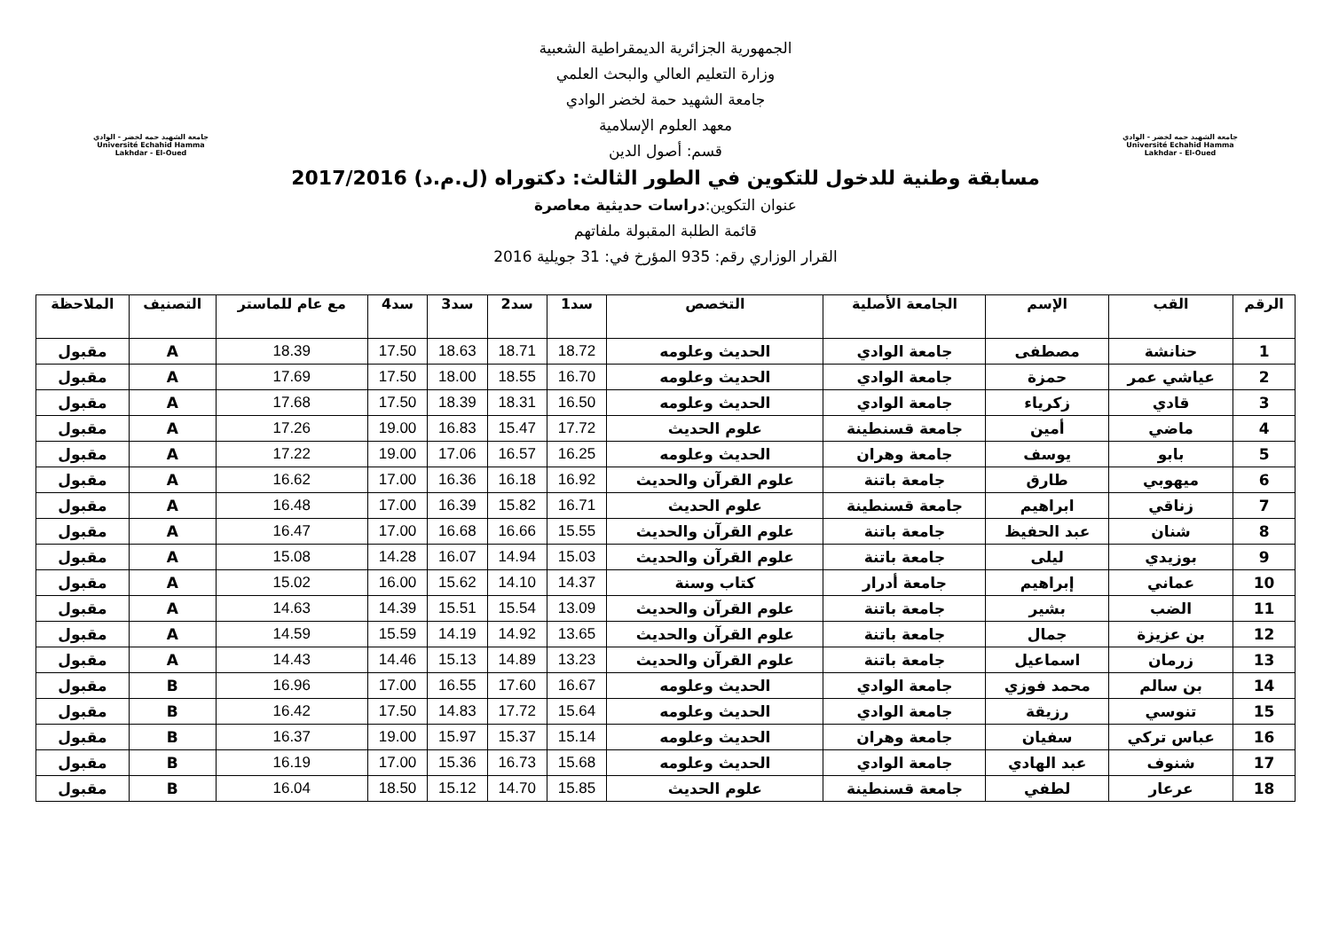جامعة الشهيد حمه لخضر - الوادي
Université Echahid Hamma Lakhdar - El-Oued
الجمهورية الجزائرية الديمقراطية الشعبية
وزارة التعليم العالي والبحث العلمي
جامعة الشهيد حمة لخضر الوادي
معهد العلوم الإسلامية
قسم: أصول الدين
مسابقة وطنية للدخول للتكوين في الطور الثالث: دكتوراه (ل.م.د) 2017/2016
عنوان التكوين:دراسات حديثية معاصرة
قائمة الطلبة المقبولة ملفاتهم
القرار الوزاري رقم: 935 المؤرخ في: 31 جويلية 2016
جامعة الشهيد حمه لخضر - الوادي
Université Echahid Hamma Lakhdar - El-Oued
| الرقم | القب | الإسم | الجامعة الأصلية | التخصص | سد1 | سد2 | سد3 | سد4 | مع عام للماستر | التصنيف | الملاحظة |
| --- | --- | --- | --- | --- | --- | --- | --- | --- | --- | --- | --- |
| 1 | حنانشة | مصطفى | جامعة الوادي | الحديث وعلومه | 18.72 | 18.71 | 18.63 | 17.50 | 18.39 | A | مقبول |
| 2 | عياشي عمر | حمزة | جامعة الوادي | الحديث وعلومه | 16.70 | 18.55 | 18.00 | 17.50 | 17.69 | A | مقبول |
| 3 | قادي | زكرياء | جامعة الوادي | الحديث وعلومه | 16.50 | 18.31 | 18.39 | 17.50 | 17.68 | A | مقبول |
| 4 | ماضي | أمين | جامعة قسنطينة | علوم الحديث | 17.72 | 15.47 | 16.83 | 19.00 | 17.26 | A | مقبول |
| 5 | بابو | يوسف | جامعة وهران | الحديث وعلومه | 16.25 | 16.57 | 17.06 | 19.00 | 17.22 | A | مقبول |
| 6 | ميهوبي | طارق | جامعة باتنة | علوم القرآن والحديث | 16.92 | 16.18 | 16.36 | 17.00 | 16.62 | A | مقبول |
| 7 | زناقي | ابراهيم | جامعة قسنطينة | علوم الحديث | 16.71 | 15.82 | 16.39 | 17.00 | 16.48 | A | مقبول |
| 8 | شنان | عبد الحفيظ | جامعة باتنة | علوم القرآن والحديث | 15.55 | 16.66 | 16.68 | 17.00 | 16.47 | A | مقبول |
| 9 | بوزيدي | ليلى | جامعة باتنة | علوم القرآن والحديث | 15.03 | 14.94 | 16.07 | 14.28 | 15.08 | A | مقبول |
| 10 | عماني | إبراهيم | جامعة أدرار | كتاب وسنة | 14.37 | 14.10 | 15.62 | 16.00 | 15.02 | A | مقبول |
| 11 | الضب | بشير | جامعة باتنة | علوم القرآن والحديث | 13.09 | 15.54 | 15.51 | 14.39 | 14.63 | A | مقبول |
| 12 | بن عزيزة | جمال | جامعة باتنة | علوم القرآن والحديث | 13.65 | 14.92 | 14.19 | 15.59 | 14.59 | A | مقبول |
| 13 | زرمان | اسماعيل | جامعة باتنة | علوم القرآن والحديث | 13.23 | 14.89 | 15.13 | 14.46 | 14.43 | A | مقبول |
| 14 | بن سالم | محمد فوزي | جامعة الوادي | الحديث وعلومه | 16.67 | 17.60 | 16.55 | 17.00 | 16.96 | B | مقبول |
| 15 | تنوسي | رزيقة | جامعة الوادي | الحديث وعلومه | 15.64 | 17.72 | 14.83 | 17.50 | 16.42 | B | مقبول |
| 16 | عباس تركي | سفيان | جامعة وهران | الحديث وعلومه | 15.14 | 15.37 | 15.97 | 19.00 | 16.37 | B | مقبول |
| 17 | شنوف | عبد الهادي | جامعة الوادي | الحديث وعلومه | 15.68 | 16.73 | 15.36 | 17.00 | 16.19 | B | مقبول |
| 18 | عرعار | لطفي | جامعة قسنطينة | علوم الحديث | 15.85 | 14.70 | 15.12 | 18.50 | 16.04 | B | مقبول |